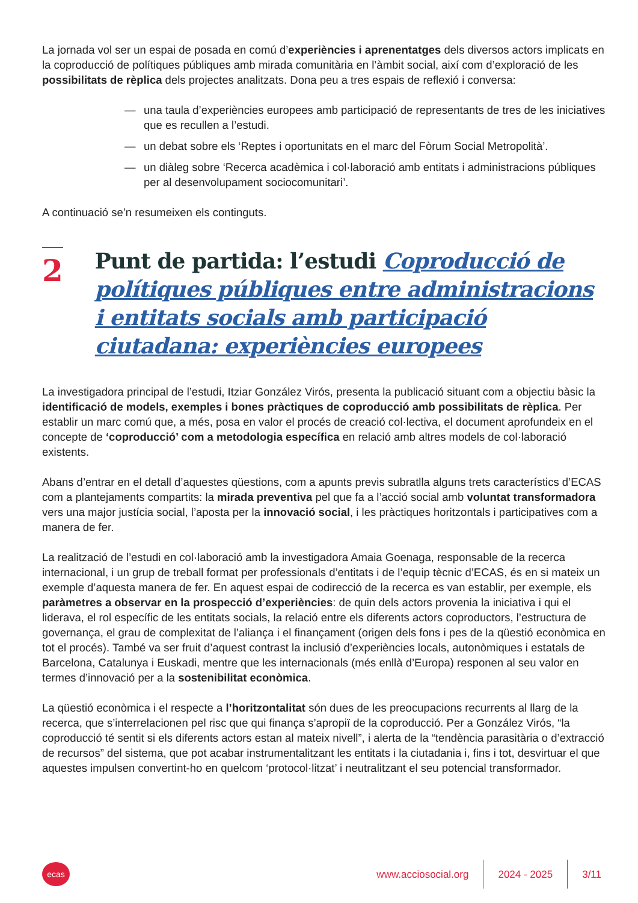La jornada vol ser un espai de posada en comú d’experiències i aprenentatges dels diversos actors implicats en la coproducció de polítiques públiques amb mirada comunitària en l’àmbit social, així com d’exploració de les possibilitats de rèplica dels projectes analitzats. Dona peu a tres espais de reflexió i conversa:
— una taula d’experiències europees amb participació de representants de tres de les iniciatives que es recullen a l’estudi.
— un debat sobre els ‘Reptes i oportunitats en el marc del Fòrum Social Metropolità’.
— un diàleg sobre ‘Recerca acadèmica i col·laboració amb entitats i administracions públiques per al desenvolupament sociocomunitari’.
A continuació se’n resumeixen els continguts.
2
Punt de partida: l’estudi Coproducció de polítiques públiques entre administracions i entitats socials amb participació ciutadana: experiències europees
La investigadora principal de l’estudi, Itziar González Virós, presenta la publicació situant com a objectiu bàsic la identificació de models, exemples i bones pràctiques de coproducció amb possibilitats de rèplica. Per establir un marc comú que, a més, posa en valor el procés de creació col·lectiva, el document aprofundeix en el concepte de ‘coproducció’ com a metodologia específica en relació amb altres models de col·laboració existents.
Abans d’entrar en el detall d’aquestes qüestions, com a apunts previs subratlla alguns trets característics d’ECAS com a plantejaments compartits: la mirada preventiva pel que fa a l’acció social amb voluntat transformadora vers una major justícia social, l’aposta per la innovació social, i les pràctiques horitzontals i participatives com a manera de fer.
La realització de l’estudi en col·laboració amb la investigadora Amaia Goenaga, responsable de la recerca internacional, i un grup de treball format per professionals d’entitats i de l’equip tècnic d’ECAS, és en si mateix un exemple d’aquesta manera de fer. En aquest espai de codirecció de la recerca es van establir, per exemple, els paràmetres a observar en la prospecció d’experiències: de quin dels actors provenia la iniciativa i qui el liderava, el rol específic de les entitats socials, la relació entre els diferents actors coproductors, l’estructura de governança, el grau de complexitat de l’aliança i el finançament (origen dels fons i pes de la qüestió econòmica en tot el procés). També va ser fruit d’aquest contrast la inclusió d’experiències locals, autonòmiques i estatals de Barcelona, Catalunya i Euskadi, mentre que les internacionals (més enllà d’Europa) responen al seu valor en termes d’innovació per a la sostenibilitat econòmica.
La qüestió econòmica i el respecte a l’horitzontalitat són dues de les preocupacions recurrents al llarg de la recerca, que s’interrelacionen pel risc que qui finança s’apropiï de la coproducció. Per a González Virós, “la coproducció té sentit si els diferents actors estan al mateix nivell”, i alerta de la “tendència parasitària o d’extracció de recursos” del sistema, que pot acabar instrumentalitzant les entitats i la ciutadania i, fins i tot, desvirtuar el que aquestes impulsen convertint-ho en quelcom ‘protocol·litzat’ i neutralitzant el seu potencial transformador.
ecas
www.acciosocial.org 2024 - 2025 3/11